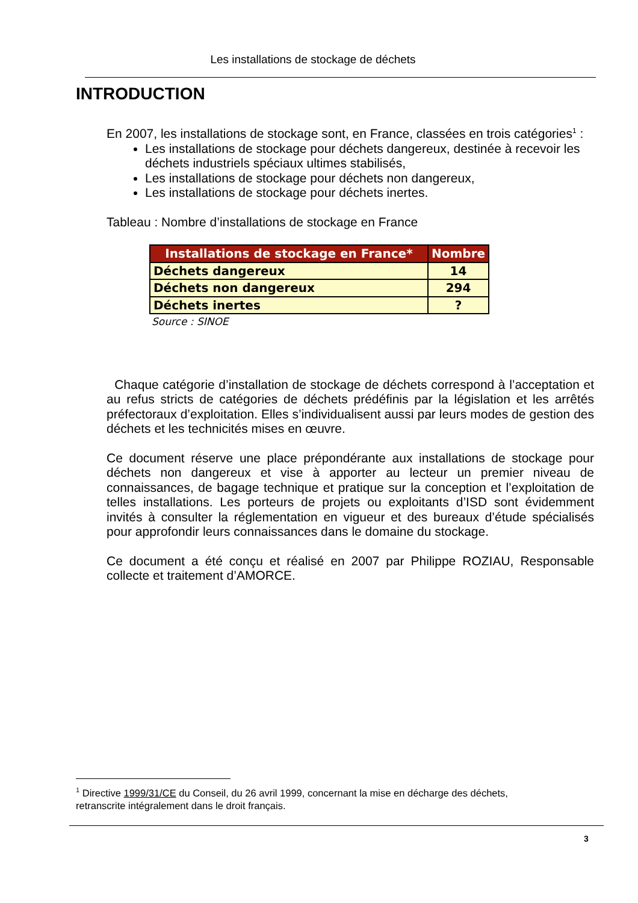Les installations de stockage de déchets
INTRODUCTION
En 2007, les installations de stockage sont, en France, classées en trois catégories<sup>1</sup> :
Les installations de stockage pour déchets dangereux, destinée à recevoir les déchets industriels spéciaux ultimes stabilisés,
Les installations de stockage pour déchets non dangereux,
Les installations de stockage pour déchets inertes.
Tableau : Nombre d’installations de stockage en France
| Installations de stockage en France* | Nombre |
| --- | --- |
| Déchets dangereux | 14 |
| Déchets non dangereux | 294 |
| Déchets inertes | ? |
Source : SINOE
Chaque catégorie d’installation de stockage de déchets correspond à l’acceptation et au refus stricts de catégories de déchets prédéfinis par la législation et les arrêtés préfectoraux d’exploitation. Elles s’individualisent aussi par leurs modes de gestion des déchets et les technicités mises en œuvre.
Ce document réserve une place prépondérante aux installations de stockage pour déchets non dangereux et vise à apporter au lecteur un premier niveau de connaissances, de bagage technique et pratique sur la conception et l’exploitation de telles installations. Les porteurs de projets ou exploitants d’ISD sont évidemment invités à consulter la réglementation en vigueur et des bureaux d’étude spécialisés pour approfondir leurs connaissances dans le domaine du stockage.
Ce document a été conçu et réalisé en 2007 par Philippe ROZIAU, Responsable collecte et traitement d’AMORCE.
<sup>1</sup> Directive 1999/31/CE du Conseil, du 26 avril 1999, concernant la mise en décharge des déchets, retranscrite intégralement dans le droit français.
3